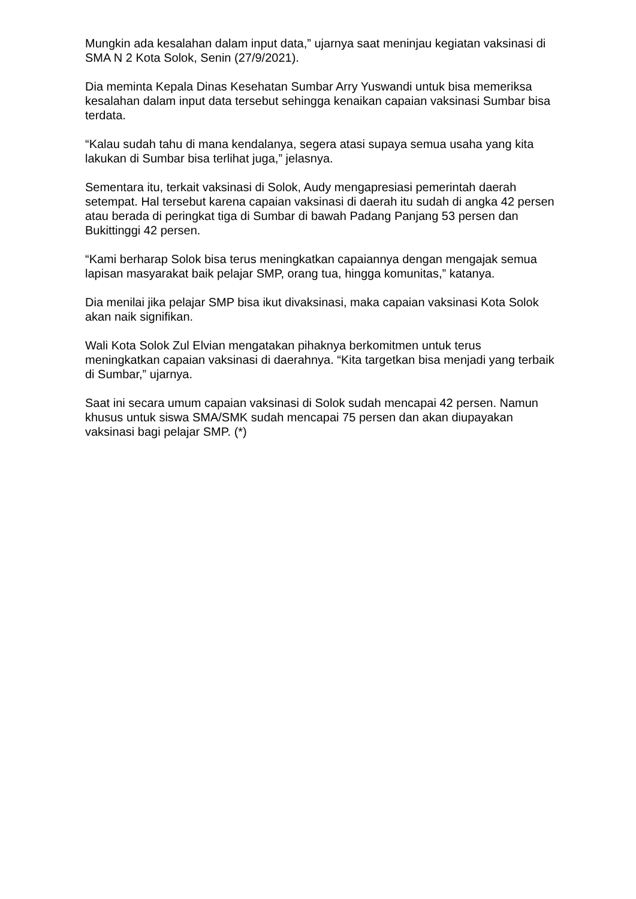Mungkin ada kesalahan dalam input data,” ujarnya saat meninjau kegiatan vaksinasi di SMA N 2 Kota Solok, Senin (27/9/2021).
Dia meminta Kepala Dinas Kesehatan Sumbar Arry Yuswandi untuk bisa memeriksa kesalahan dalam input data tersebut sehingga kenaikan capaian vaksinasi Sumbar bisa terdata.
“Kalau sudah tahu di mana kendalanya, segera atasi supaya semua usaha yang kita lakukan di Sumbar bisa terlihat juga,” jelasnya.
Sementara itu, terkait vaksinasi di Solok, Audy mengapresiasi pemerintah daerah setempat. Hal tersebut karena capaian vaksinasi di daerah itu sudah di angka 42 persen atau berada di peringkat tiga di Sumbar di bawah Padang Panjang 53 persen dan Bukittinggi 42 persen.
“Kami berharap Solok bisa terus meningkatkan capaiannya dengan mengajak semua lapisan masyarakat baik pelajar SMP, orang tua, hingga komunitas,” katanya.
Dia menilai jika pelajar SMP bisa ikut divaksinasi, maka capaian vaksinasi Kota Solok akan naik signifikan.
Wali Kota Solok Zul Elvian mengatakan pihaknya berkomitmen untuk terus meningkatkan capaian vaksinasi di daerahnya. “Kita targetkan bisa menjadi yang terbaik di Sumbar,” ujarnya.
Saat ini secara umum capaian vaksinasi di Solok sudah mencapai 42 persen. Namun khusus untuk siswa SMA/SMK sudah mencapai 75 persen dan akan diupayakan vaksinasi bagi pelajar SMP. (*)